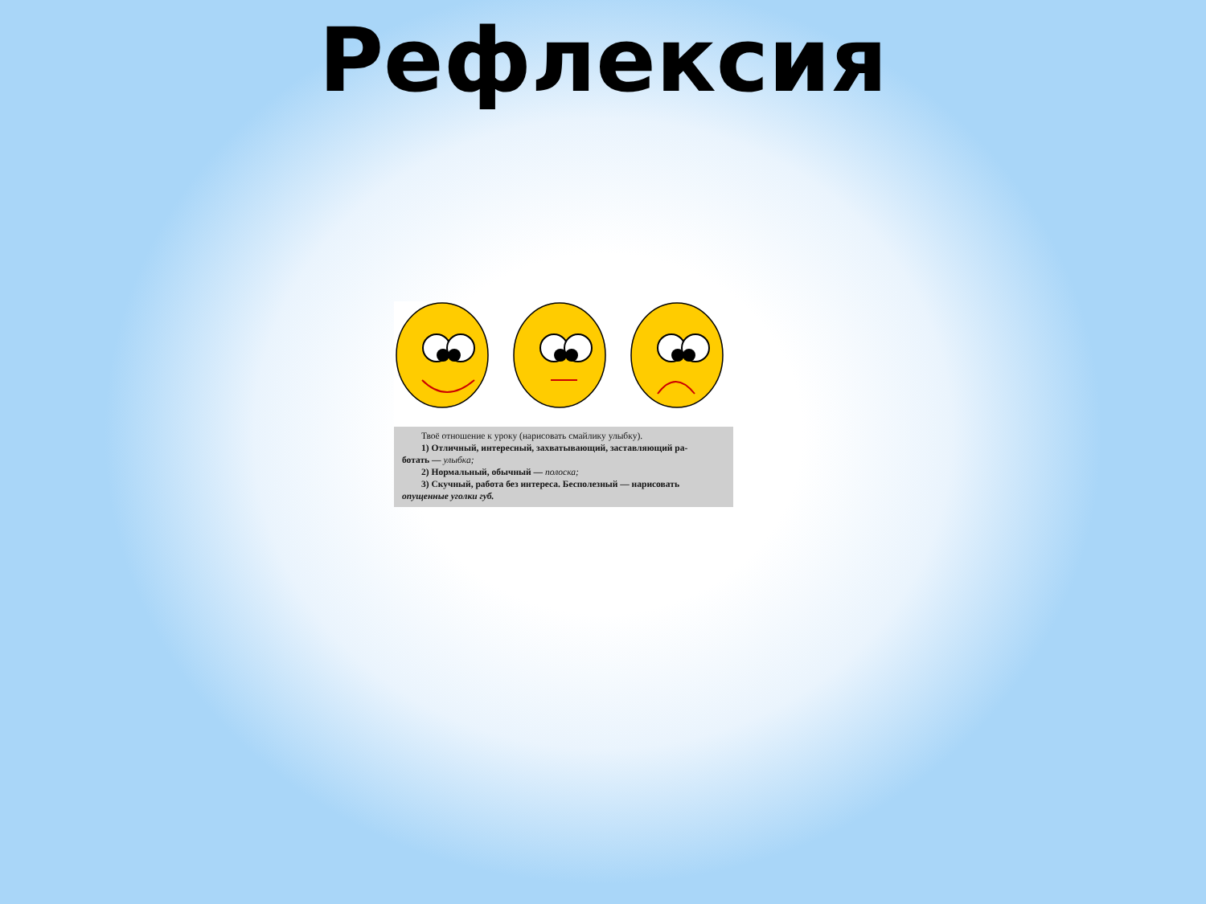Рефлексия
Твоё отношение к уроку (нарисовать смайлику улыбку).
1) Отличный, интересный, захватывающий, заставляющий ра-
ботать — улыбка;
2) Нормальный, обычный — полоска;
3) Скучный, работа без интереса. Бесполезный — нарисовать
опущенные уголки губ.